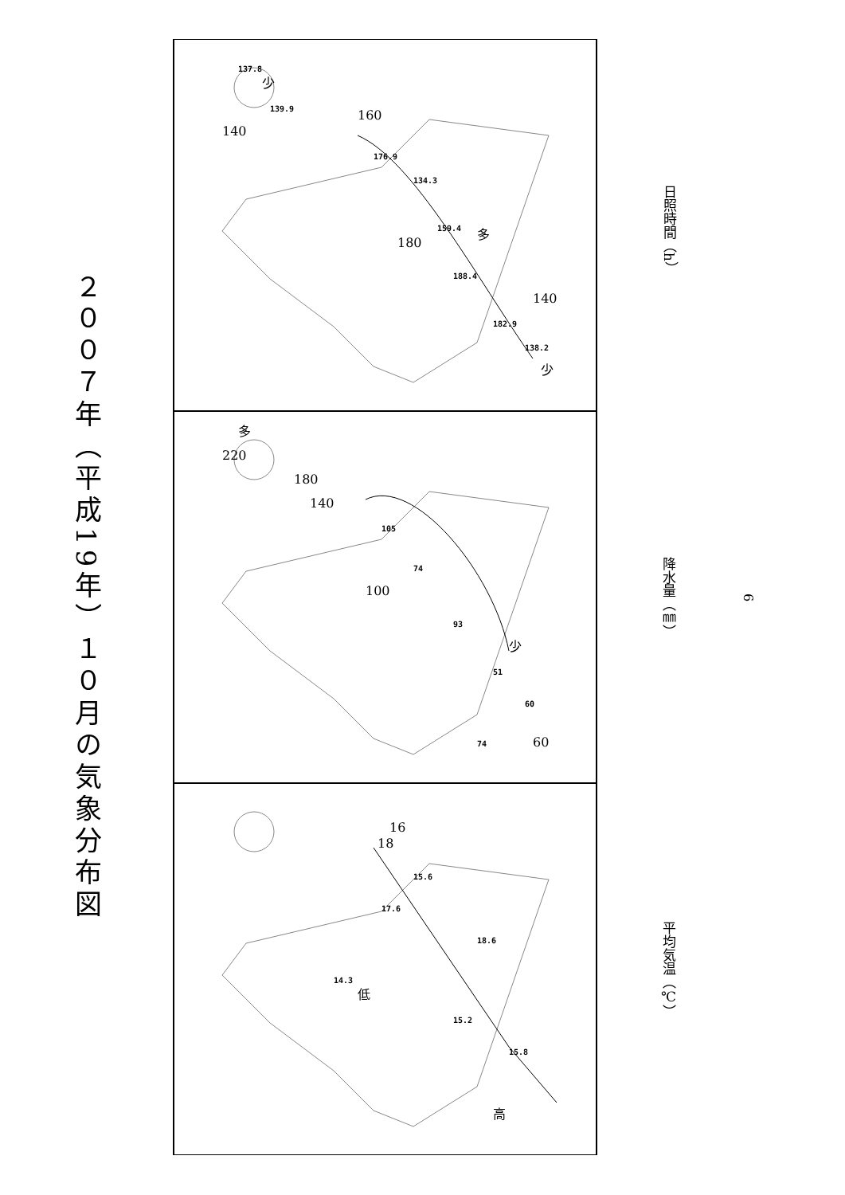２００７年（平成19年）１０月の気象分布図
17.6
15.6
18.6
15.8
15.2
14.3
18
16
高
低
平均気温（℃）
105
74
93
51
60
74
220
180
140
100
60
多
少
降水量（㎜）
137.8
139.9
176.9
134.3
159.4
188.4
182.9
138.2
140
160
180
140
少
多
少
日照時間（h）
6